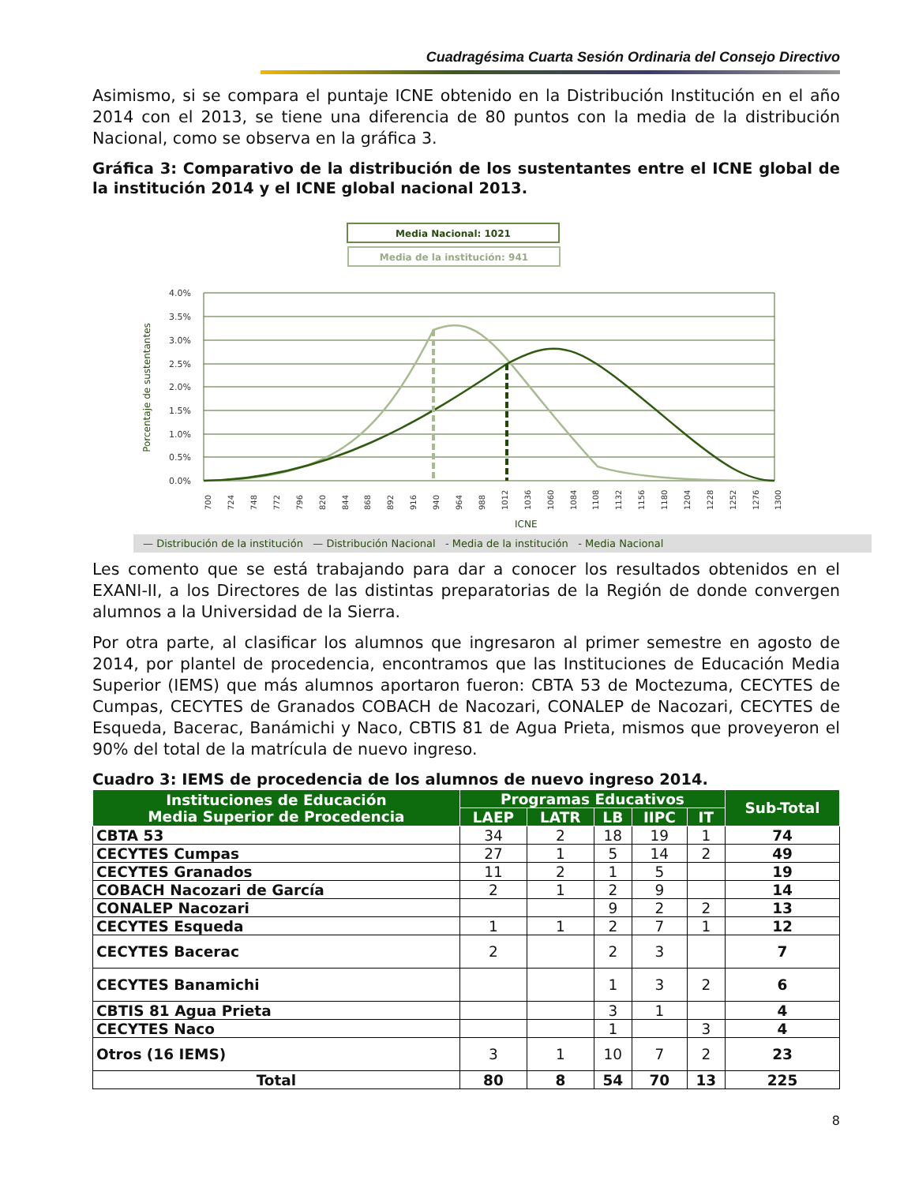Cuadragésima Cuarta Sesión Ordinaria del Consejo Directivo
Asimismo, si se compara el puntaje ICNE obtenido en la Distribución Institución en el año 2014 con el 2013, se tiene una diferencia de 80 puntos con la media de la distribución Nacional, como se observa en la gráfica 3.
Gráfica 3: Comparativo de la distribución de los sustentantes entre el ICNE global de la institución 2014 y el ICNE global nacional 2013.
Media Nacional: 1021
Media de la institución: 941
4.0%
3.5%
3.0%
2.5%
2.0%
1.5%
1.0%
0.5%
0.0%
Porcentaje de sustentantes
700
724
748
772
796
820
844
868
892
916
940
964
988
1012
1036
1060
1084
1108
1132
1156
1180
1204
1228
1252
1276
1300
ICNE
— Distribución de la institución — Distribución Nacional - Media de la institución - Media Nacional
Les comento que se está trabajando para dar a conocer los resultados obtenidos en el EXANI-II, a los Directores de las distintas preparatorias de la Región de donde convergen alumnos a la Universidad de la Sierra.
Por otra parte, al clasificar los alumnos que ingresaron al primer semestre en agosto de 2014, por plantel de procedencia, encontramos que las Instituciones de Educación Media Superior (IEMS) que más alumnos aportaron fueron: CBTA 53 de Moctezuma, CECYTES de Cumpas, CECYTES de Granados COBACH de Nacozari, CONALEP de Nacozari, CECYTES de Esqueda, Bacerac, Banámichi y Naco, CBTIS 81 de Agua Prieta, mismos que proveyeron el 90% del total de la matrícula de nuevo ingreso.
Cuadro 3: IEMS de procedencia de los alumnos de nuevo ingreso 2014.
| Instituciones de Educación Media Superior de Procedencia | Programas Educativos | | | | | Sub-Total |
| --- | --- | --- | --- | --- | --- | --- |
| | LAEP | LATR | LB | IIPC | IT | |
| CBTA 53 | 34 | 2 | 18 | 19 | 1 | 74 |
| CECYTES Cumpas | 27 | 1 | 5 | 14 | 2 | 49 |
| CECYTES Granados | 11 | 2 | 1 | 5 | | 19 |
| COBACH Nacozari de García | 2 | 1 | 2 | 9 | | 14 |
| CONALEP Nacozari | | | 9 | 2 | 2 | 13 |
| CECYTES Esqueda | 1 | 1 | 2 | 7 | 1 | 12 |
| CECYTES Bacerac | 2 | | 2 | 3 | | 7 |
| CECYTES Banamichi | | | 1 | 3 | 2 | 6 |
| CBTIS 81 Agua Prieta | | | 3 | 1 | | 4 |
| CECYTES Naco | | | 1 | | 3 | 4 |
| Otros (16 IEMS) | 3 | 1 | 10 | 7 | 2 | 23 |
| Total | 80 | 8 | 54 | 70 | 13 | 225 |
8